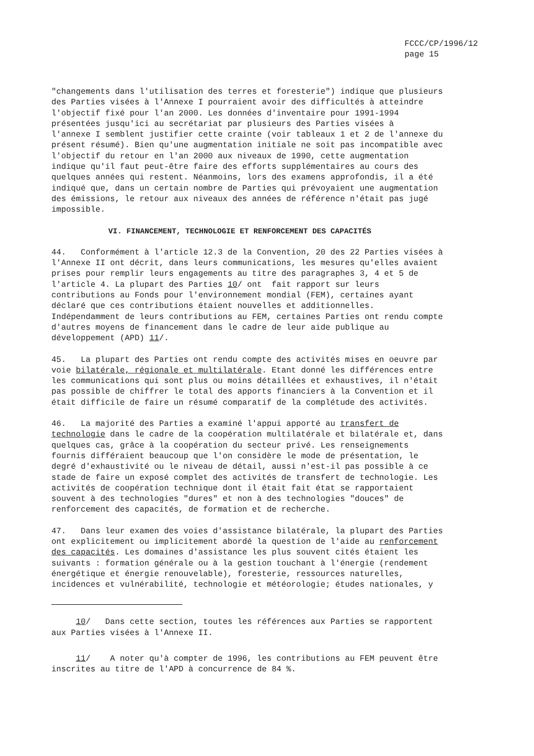FCCC/CP/1996/12
page 15
"changements dans l'utilisation des terres et foresterie") indique que plusieurs des Parties visées à l'Annexe I pourraient avoir des difficultés à atteindre l'objectif fixé pour l'an 2000. Les données d'inventaire pour 1991-1994 présentées jusqu'ici au secrétariat par plusieurs des Parties visées à l'annexe I semblent justifier cette crainte (voir tableaux 1 et 2 de l'annexe du présent résumé). Bien qu'une augmentation initiale ne soit pas incompatible avec l'objectif du retour en l'an 2000 aux niveaux de 1990, cette augmentation indique qu'il faut peut-être faire des efforts supplémentaires au cours des quelques années qui restent. Néanmoins, lors des examens approfondis, il a été indiqué que, dans un certain nombre de Parties qui prévoyaient une augmentation des émissions, le retour aux niveaux des années de référence n'était pas jugé impossible.
VI. FINANCEMENT, TECHNOLOGIE ET RENFORCEMENT DES CAPACITÉS
44. Conformément à l'article 12.3 de la Convention, 20 des 22 Parties visées à l'Annexe II ont décrit, dans leurs communications, les mesures qu'elles avaient prises pour remplir leurs engagements au titre des paragraphes 3, 4 et 5 de l'article 4. La plupart des Parties 10/ ont fait rapport sur leurs contributions au Fonds pour l'environnement mondial (FEM), certaines ayant déclaré que ces contributions étaient nouvelles et additionnelles. Indépendamment de leurs contributions au FEM, certaines Parties ont rendu compte d'autres moyens de financement dans le cadre de leur aide publique au développement (APD) 11/.
45. La plupart des Parties ont rendu compte des activités mises en oeuvre par voie bilatérale, régionale et multilatérale. Etant donné les différences entre les communications qui sont plus ou moins détaillées et exhaustives, il n'était pas possible de chiffrer le total des apports financiers à la Convention et il était difficile de faire un résumé comparatif de la complétude des activités.
46. La majorité des Parties a examiné l'appui apporté au transfert de technologie dans le cadre de la coopération multilatérale et bilatérale et, dans quelques cas, grâce à la coopération du secteur privé. Les renseignements fournis différaient beaucoup que l'on considère le mode de présentation, le degré d'exhaustivité ou le niveau de détail, aussi n'est-il pas possible à ce stade de faire un exposé complet des activités de transfert de technologie. Les activités de coopération technique dont il était fait état se rapportaient souvent à des technologies "dures" et non à des technologies "douces" de renforcement des capacités, de formation et de recherche.
47. Dans leur examen des voies d'assistance bilatérale, la plupart des Parties ont explicitement ou implicitement abordé la question de l'aide au renforcement des capacités. Les domaines d'assistance les plus souvent cités étaient les suivants : formation générale ou à la gestion touchant à l'énergie (rendement énergétique et énergie renouvelable), foresterie, ressources naturelles, incidences et vulnérabilité, technologie et météorologie; études nationales, y
10/ Dans cette section, toutes les références aux Parties se rapportent aux Parties visées à l'Annexe II.
11/ A noter qu'à compter de 1996, les contributions au FEM peuvent être inscrites au titre de l'APD à concurrence de 84 %.